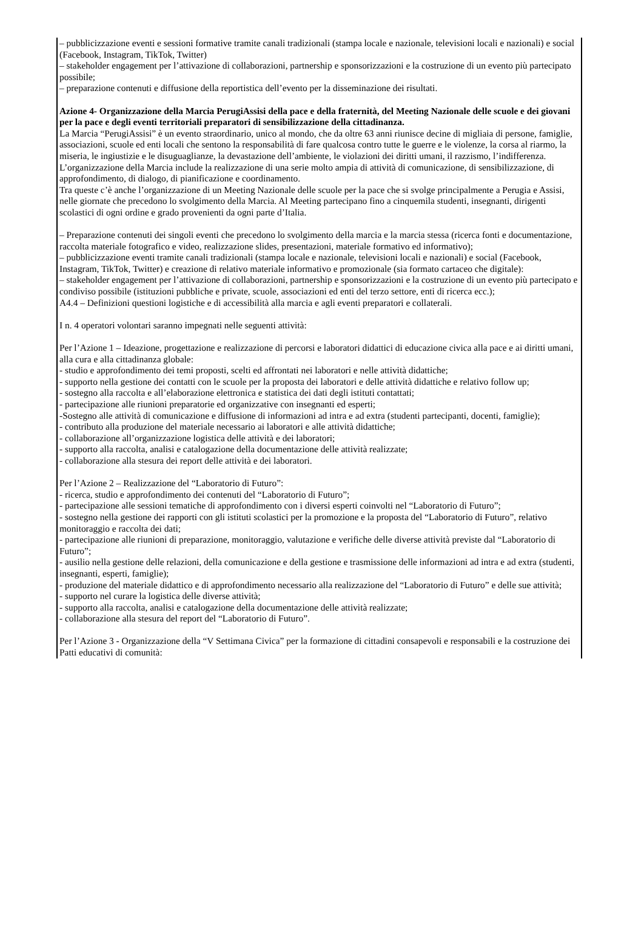– pubblicizzazione eventi e sessioni formative tramite canali tradizionali (stampa locale e nazionale, televisioni locali e nazionali) e social (Facebook, Instagram, TikTok, Twitter)
– stakeholder engagement per l’attivazione di collaborazioni, partnership e sponsorizzazioni e la costruzione di un evento più partecipato possibile;
– preparazione contenuti e diffusione della reportistica dell’evento per la disseminazione dei risultati.
Azione 4- Organizzazione della Marcia PerugiAssisi della pace e della fraternità, del Meeting Nazionale delle scuole e dei giovani per la pace e degli eventi territoriali preparatori di sensibilizzazione della cittadinanza.
La Marcia “PerugiAssisi” è un evento straordinario, unico al mondo, che da oltre 63 anni riunisce decine di migliaia di persone, famiglie, associazioni, scuole ed enti locali che sentono la responsabilità di fare qualcosa contro tutte le guerre e le violenze, la corsa al riarmo, la miseria, le ingiustizie e le disuguaglianze, la devastazione dell’ambiente, le violazioni dei diritti umani, il razzismo, l’indifferenza. L’organizzazione della Marcia include la realizzazione di una serie molto ampia di attività di comunicazione, di sensibilizzazione, di approfondimento, di dialogo, di pianificazione e coordinamento.
Tra queste c’è anche l’organizzazione di un Meeting Nazionale delle scuole per la pace che si svolge principalmente a Perugia e Assisi, nelle giornate che precedono lo svolgimento della Marcia. Al Meeting partecipano fino a cinquemila studenti, insegnanti, dirigenti scolastici di ogni ordine e grado provenienti da ogni parte d’Italia.
– Preparazione contenuti dei singoli eventi che precedono lo svolgimento della marcia e la marcia stessa (ricerca fonti e documentazione, raccolta materiale fotografico e video, realizzazione slides, presentazioni, materiale formativo ed informativo);
– pubblicizzazione eventi tramite canali tradizionali (stampa locale e nazionale, televisioni locali e nazionali) e social (Facebook, Instagram, TikTok, Twitter) e creazione di relativo materiale informativo e promozionale (sia formato cartaceo che digitale):
– stakeholder engagement per l’attivazione di collaborazioni, partnership e sponsorizzazioni e la costruzione di un evento più partecipato e condiviso possibile (istituzioni pubbliche e private, scuole, associazioni ed enti del terzo settore, enti di ricerca ecc.);
A4.4 – Definizioni questioni logistiche e di accessibilità alla marcia e agli eventi preparatori e collaterali.
I n. 4 operatori volontari saranno impegnati nelle seguenti attività:
Per l’Azione 1 – Ideazione, progettazione e realizzazione di percorsi e laboratori didattici di educazione civica alla pace e ai diritti umani, alla cura e alla cittadinanza globale:
- studio e approfondimento dei temi proposti, scelti ed affrontati nei laboratori e nelle attività didattiche;
- supporto nella gestione dei contatti con le scuole per la proposta dei laboratori e delle attività didattiche e relativo follow up;
- sostegno alla raccolta e all’elaborazione elettronica e statistica dei dati degli istituti contattati;
- partecipazione alle riunioni preparatorie ed organizzative con insegnanti ed esperti;
-Sostegno alle attività di comunicazione e diffusione di informazioni ad intra e ad extra (studenti partecipanti, docenti, famiglie);
- contributo alla produzione del materiale necessario ai laboratori e alle attività didattiche;
- collaborazione all’organizzazione logistica delle attività e dei laboratori;
- supporto alla raccolta, analisi e catalogazione della documentazione delle attività realizzate;
- collaborazione alla stesura dei report delle attività e dei laboratori.
Per l’Azione 2 – Realizzazione del “Laboratorio di Futuro”:
- ricerca, studio e approfondimento dei contenuti del “Laboratorio di Futuro”;
- partecipazione alle sessioni tematiche di approfondimento con i diversi esperti coinvolti nel “Laboratorio di Futuro”;
- sostegno nella gestione dei rapporti con gli istituti scolastici per la promozione e la proposta del “Laboratorio di Futuro”, relativo monitoraggio e raccolta dei dati;
- partecipazione alle riunioni di preparazione, monitoraggio, valutazione e verifiche delle diverse attività previste dal “Laboratorio di Futuro”;
- ausilio nella gestione delle relazioni, della comunicazione e della gestione e trasmissione delle informazioni ad intra e ad extra (studenti, insegnanti, esperti, famiglie);
- produzione del materiale didattico e di approfondimento necessario alla realizzazione del “Laboratorio di Futuro” e delle sue attività;
- supporto nel curare la logistica delle diverse attività;
- supporto alla raccolta, analisi e catalogazione della documentazione delle attività realizzate;
- collaborazione alla stesura del report del “Laboratorio di Futuro”.
Per l’Azione 3 - Organizzazione della “V Settimana Civica” per la formazione di cittadini consapevoli e responsabili e la costruzione dei Patti educativi di comunità: